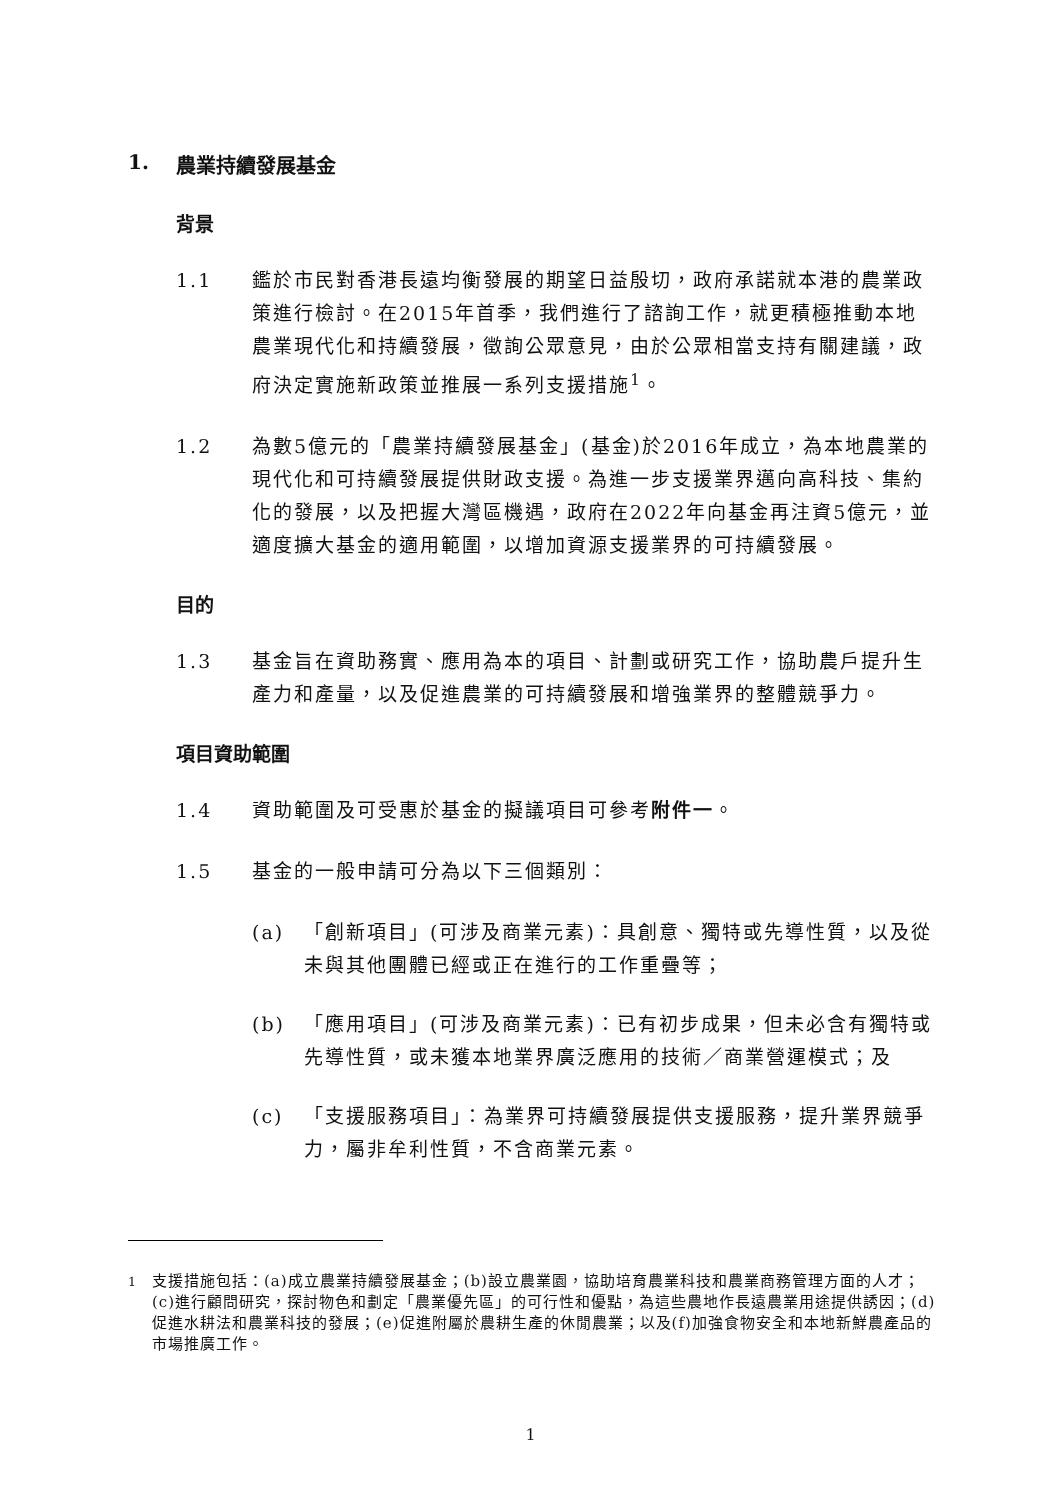1. 農業持續發展基金
背景
1.1 鑑於市民對香港長遠均衡發展的期望日益殷切，政府承諾就本港的農業政策進行檢討。在2015年首季，我們進行了諮詢工作，就更積極推動本地農業現代化和持續發展，徵詢公眾意見，由於公眾相當支持有關建議，政府決定實施新政策並推展一系列支援措施<sup>1</sup>。
1.2 為數5億元的「農業持續發展基金」(基金)於2016年成立，為本地農業的現代化和可持續發展提供財政支援。為進一步支援業界邁向高科技、集約化的發展，以及把握大灣區機遇，政府在2022年向基金再注資5億元，並適度擴大基金的適用範圍，以增加資源支援業界的可持續發展。
目的
1.3 基金旨在資助務實、應用為本的項目、計劃或研究工作，協助農戶提升生產力和產量，以及促進農業的可持續發展和增強業界的整體競爭力。
項目資助範圍
1.4 資助範圍及可受惠於基金的擬議項目可參考附件一。
1.5 基金的一般申請可分為以下三個類別：
(a) 「創新項目」(可涉及商業元素)：具創意、獨特或先導性質，以及從未與其他團體已經或正在進行的工作重疊等；
(b) 「應用項目」(可涉及商業元素)：已有初步成果，但未必含有獨特或先導性質，或未獲本地業界廣泛應用的技術／商業營運模式；及
(c) 「支援服務項目」：為業界可持續發展提供支援服務，提升業界競爭力，屬非牟利性質，不含商業元素。
<sup>1</sup> 支援措施包括：(a)成立農業持續發展基金；(b)設立農業園，協助培育農業科技和農業商務管理方面的人才；(c)進行顧問研究，探討物色和劃定「農業優先區」的可行性和優點，為這些農地作長遠農業用途提供誘因；(d)促進水耕法和農業科技的發展；(e)促進附屬於農耕生產的休閒農業；以及(f)加強食物安全和本地新鮮農產品的市場推廣工作。
1